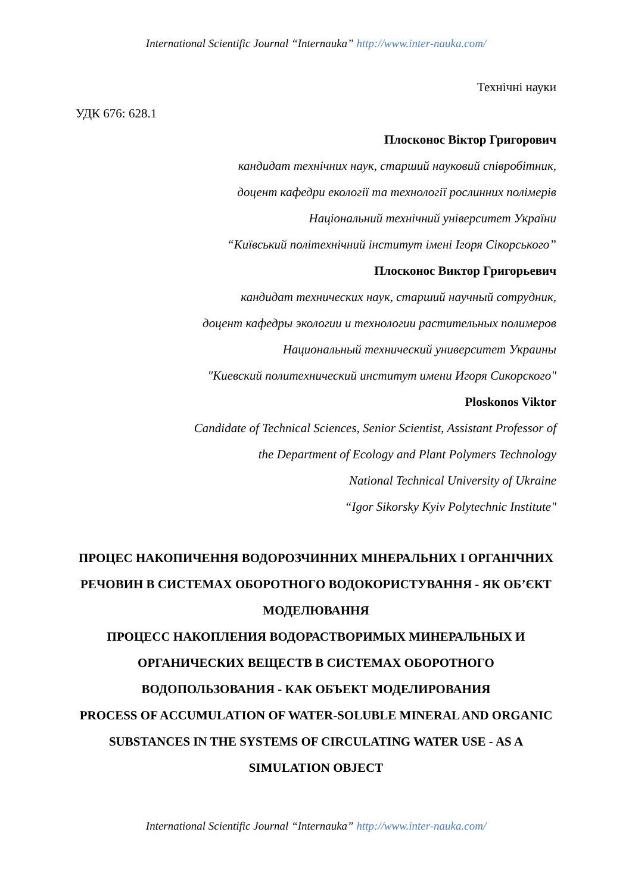International Scientific Journal “Internauka” http://www.inter-nauka.com/
Технічні науки
УДК 676: 628.1
Плосконос Віктор Григорович
кандидат технічних наук, старший науковий співробітник,
доцент кафедри екології та технології рослинних полімерів
Національний технічний університет України
“Київський політехнічний інститут імені Ігоря Сікорського”
Плосконос Виктор Григорьевич
кандидат технических наук, старший научный сотрудник,
доцент кафедры экологии и технологии растительных полимеров
Национальный технический университет Украины
"Киевский политехнический институт имени Игоря Сикорского"
Ploskonos Viktor
Candidate of Technical Sciences, Senior Scientist, Assistant Professor of
the Department of Ecology and Plant Polymers Technology
National Technical University of Ukraine
“Igor Sikorsky Kyiv Polytechnic Institute"
ПРОЦЕС НАКОПИЧЕННЯ ВОДОРОЗЧИННИХ МІНЕРАЛЬНИХ І ОРГАНІЧНИХ РЕЧОВИН В СИСТЕМАХ ОБОРОТНОГО ВОДОКОРИСТУВАННЯ - ЯК ОБ’ЄКТ МОДЕЛЮВАННЯ
ПРОЦЕСС НАКОПЛЕНИЯ ВОДОРАСТВОРИМЫХ МИНЕРАЛЬНЫХ И ОРГАНИЧЕСКИХ ВЕЩЕСТВ В СИСТЕМАХ ОБОРОТНОГО ВОДОПОЛЬЗОВАНИЯ - КАК ОБЪЕКТ МОДЕЛИРОВАНИЯ
PROCESS OF ACCUMULATION OF WATER-SOLUBLE MINERAL AND ORGANIC SUBSTANCES IN THE SYSTEMS OF CIRCULATING WATER USE - AS A SIMULATION OBJECT
International Scientific Journal “Internauka” http://www.inter-nauka.com/